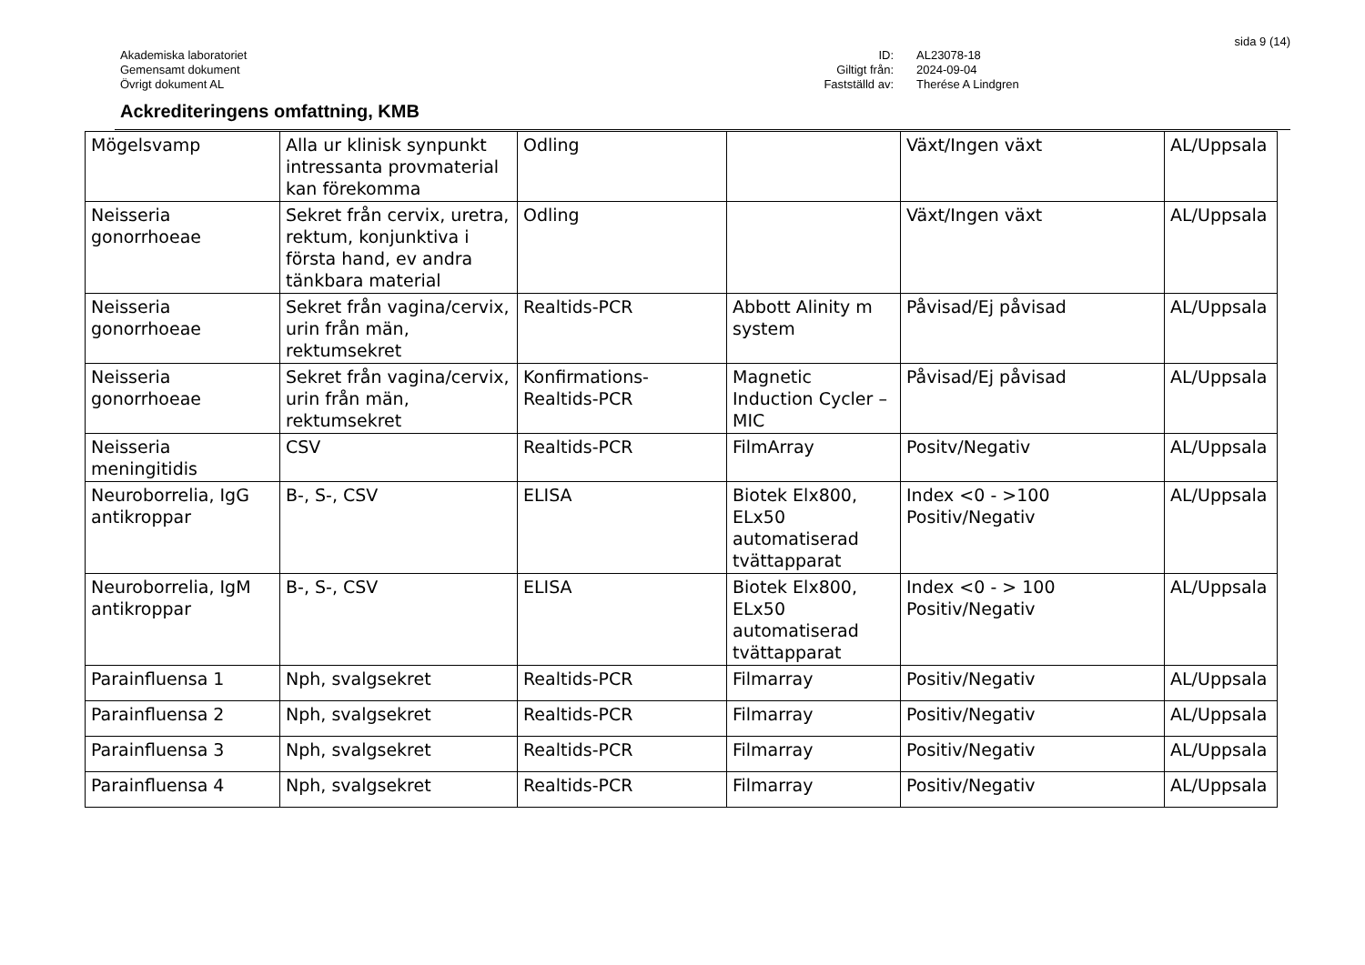sida 9 (14)
Akademiska laboratoriet
Gemensamt dokument
Övrigt dokument AL
ID:
Giltigt från:
Fastställd av:
AL23078-18
2024-09-04
Therése A Lindgren
Ackrediteringens omfattning, KMB
| Mögelsvamp | Alla ur klinisk synpunkt intressanta provmaterial kan förekomma | Odling | | Växt/Ingen växt | AL/Uppsala |
| Neisseria gonorrhoeae | Sekret från cervix, uretra, rektum, konjunktiva i första hand, ev andra tänkbara material | Odling | | Växt/Ingen växt | AL/Uppsala |
| Neisseria gonorrhoeae | Sekret från vagina/cervix, urin från män, rektumsekret | Realtids-PCR | Abbott Alinity m system | Påvisad/Ej påvisad | AL/Uppsala |
| Neisseria gonorrhoeae | Sekret från vagina/cervix, urin från män, rektumsekret | Konfirmations-Realtids-PCR | Magnetic Induction Cycler – MIC | Påvisad/Ej påvisad | AL/Uppsala |
| Neisseria meningitidis | CSV | Realtids-PCR | FilmArray | Positv/Negativ | AL/Uppsala |
| Neuroborrelia, IgG antikroppar | B-, S-, CSV | ELISA | Biotek Elx800, ELx50 automatiserad tvättapparat | Index <0 - >100 Positiv/Negativ | AL/Uppsala |
| Neuroborrelia, IgM antikroppar | B-, S-, CSV | ELISA | Biotek Elx800, ELx50 automatiserad tvättapparat | Index <0 - > 100 Positiv/Negativ | AL/Uppsala |
| Parainfluensa 1 | Nph, svalgsekret | Realtids-PCR | Filmarray | Positiv/Negativ | AL/Uppsala |
| Parainfluensa 2 | Nph, svalgsekret | Realtids-PCR | Filmarray | Positiv/Negativ | AL/Uppsala |
| Parainfluensa 3 | Nph, svalgsekret | Realtids-PCR | Filmarray | Positiv/Negativ | AL/Uppsala |
| Parainfluensa 4 | Nph, svalgsekret | Realtids-PCR | Filmarray | Positiv/Negativ | AL/Uppsala |